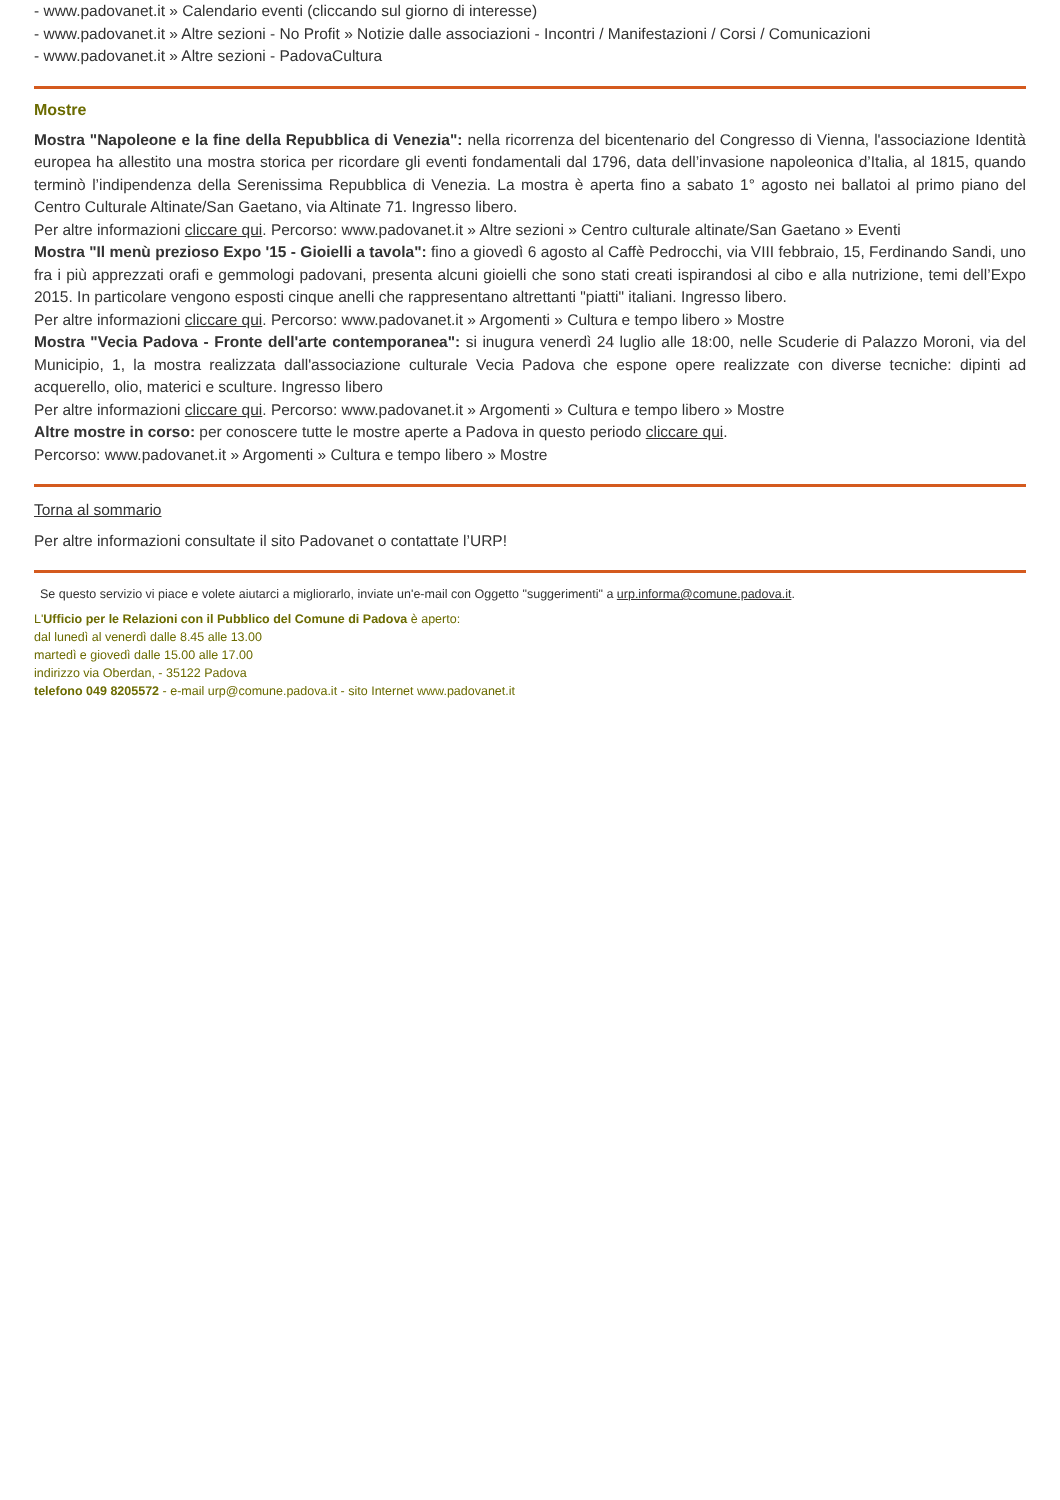- www.padovanet.it » Calendario eventi (cliccando sul giorno di interesse)
- www.padovanet.it » Altre sezioni - No Profit » Notizie dalle associazioni - Incontri / Manifestazioni / Corsi / Comunicazioni
- www.padovanet.it » Altre sezioni - PadovaCultura
Mostre
Mostra "Napoleone e la fine della Repubblica di Venezia": nella ricorrenza del bicentenario del Congresso di Vienna, l'associazione Identità europea ha allestito una mostra storica per ricordare gli eventi fondamentali dal 1796, data dell’invasione napoleonica d’Italia, al 1815, quando terminò l’indipendenza della Serenissima Repubblica di Venezia. La mostra è aperta fino a sabato 1° agosto nei ballatoi al primo piano del Centro Culturale Altinate/San Gaetano, via Altinate 71. Ingresso libero.
Per altre informazioni cliccare qui. Percorso: www.padovanet.it » Altre sezioni » Centro culturale altinate/San Gaetano » Eventi
Mostra "Il menù prezioso Expo '15 - Gioielli a tavola": fino a giovedì 6 agosto al Caffè Pedrocchi, via VIII febbraio, 15, Ferdinando Sandi, uno fra i più apprezzati orafi e gemmologi padovani, presenta alcuni gioielli che sono stati creati ispirandosi al cibo e alla nutrizione, temi dell’Expo 2015. In particolare vengono esposti cinque anelli che rappresentano altrettanti "piatti" italiani. Ingresso libero.
Per altre informazioni cliccare qui. Percorso: www.padovanet.it » Argomenti » Cultura e tempo libero » Mostre
Mostra "Vecia Padova - Fronte dell'arte contemporanea": si inugura venerdì 24 luglio alle 18:00, nelle Scuderie di Palazzo Moroni, via del Municipio, 1, la mostra realizzata dall'associazione culturale Vecia Padova che espone opere realizzate con diverse tecniche: dipinti ad acquerello, olio, materici e sculture. Ingresso libero
Per altre informazioni cliccare qui. Percorso: www.padovanet.it » Argomenti » Cultura e tempo libero » Mostre
Altre mostre in corso: per conoscere tutte le mostre aperte a Padova in questo periodo cliccare qui.
Percorso: www.padovanet.it » Argomenti » Cultura e tempo libero » Mostre
Torna al sommario
Per altre informazioni consultate il sito Padovanet o contattate l’URP!
Se questo servizio vi piace e volete aiutarci a migliorarlo, inviate un'e-mail con Oggetto "suggerimenti" a urp.informa@comune.padova.it.
L'Ufficio per le Relazioni con il Pubblico del Comune di Padova è aperto:
dal lunedì al venerdì dalle 8.45 alle 13.00
martedì e giovedì dalle 15.00 alle 17.00
indirizzo via Oberdan, - 35122 Padova
telefono 049 8205572 - e-mail urp@comune.padova.it - sito Internet www.padovanet.it